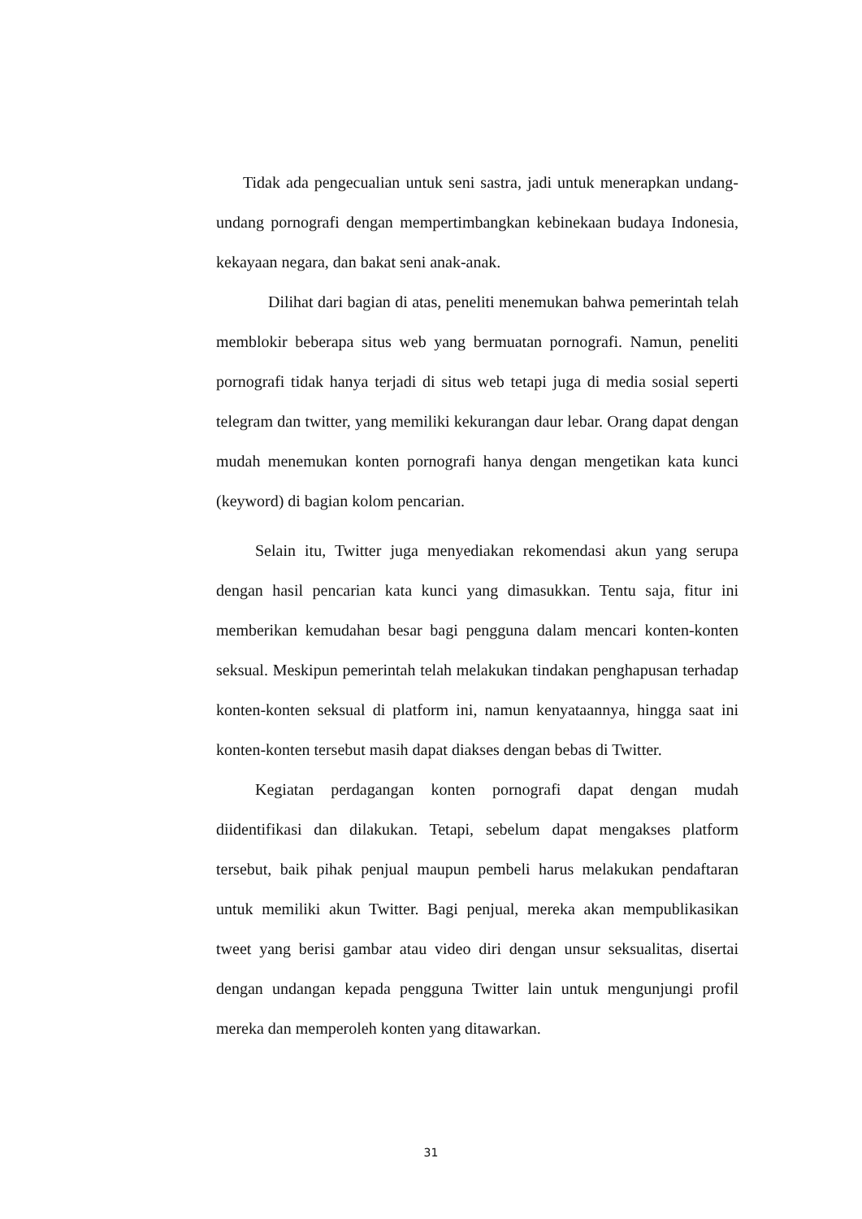Tidak ada pengecualian untuk seni sastra, jadi untuk menerapkan undang-undang pornografi dengan mempertimbangkan kebinekaan budaya Indonesia, kekayaan negara, dan bakat seni anak-anak.
Dilihat dari bagian di atas, peneliti menemukan bahwa pemerintah telah memblokir beberapa situs web yang bermuatan pornografi. Namun, peneliti pornografi tidak hanya terjadi di situs web tetapi juga di media sosial seperti telegram dan twitter, yang memiliki kekurangan daur lebar. Orang dapat dengan mudah menemukan konten pornografi hanya dengan mengetikan kata kunci (keyword) di bagian kolom pencarian.
Selain itu, Twitter juga menyediakan rekomendasi akun yang serupa dengan hasil pencarian kata kunci yang dimasukkan. Tentu saja, fitur ini memberikan kemudahan besar bagi pengguna dalam mencari konten-konten seksual. Meskipun pemerintah telah melakukan tindakan penghapusan terhadap konten-konten seksual di platform ini, namun kenyataannya, hingga saat ini konten-konten tersebut masih dapat diakses dengan bebas di Twitter.
Kegiatan perdagangan konten pornografi dapat dengan mudah diidentifikasi dan dilakukan. Tetapi, sebelum dapat mengakses platform tersebut, baik pihak penjual maupun pembeli harus melakukan pendaftaran untuk memiliki akun Twitter. Bagi penjual, mereka akan mempublikasikan tweet yang berisi gambar atau video diri dengan unsur seksualitas, disertai dengan undangan kepada pengguna Twitter lain untuk mengunjungi profil mereka dan memperoleh konten yang ditawarkan.
31